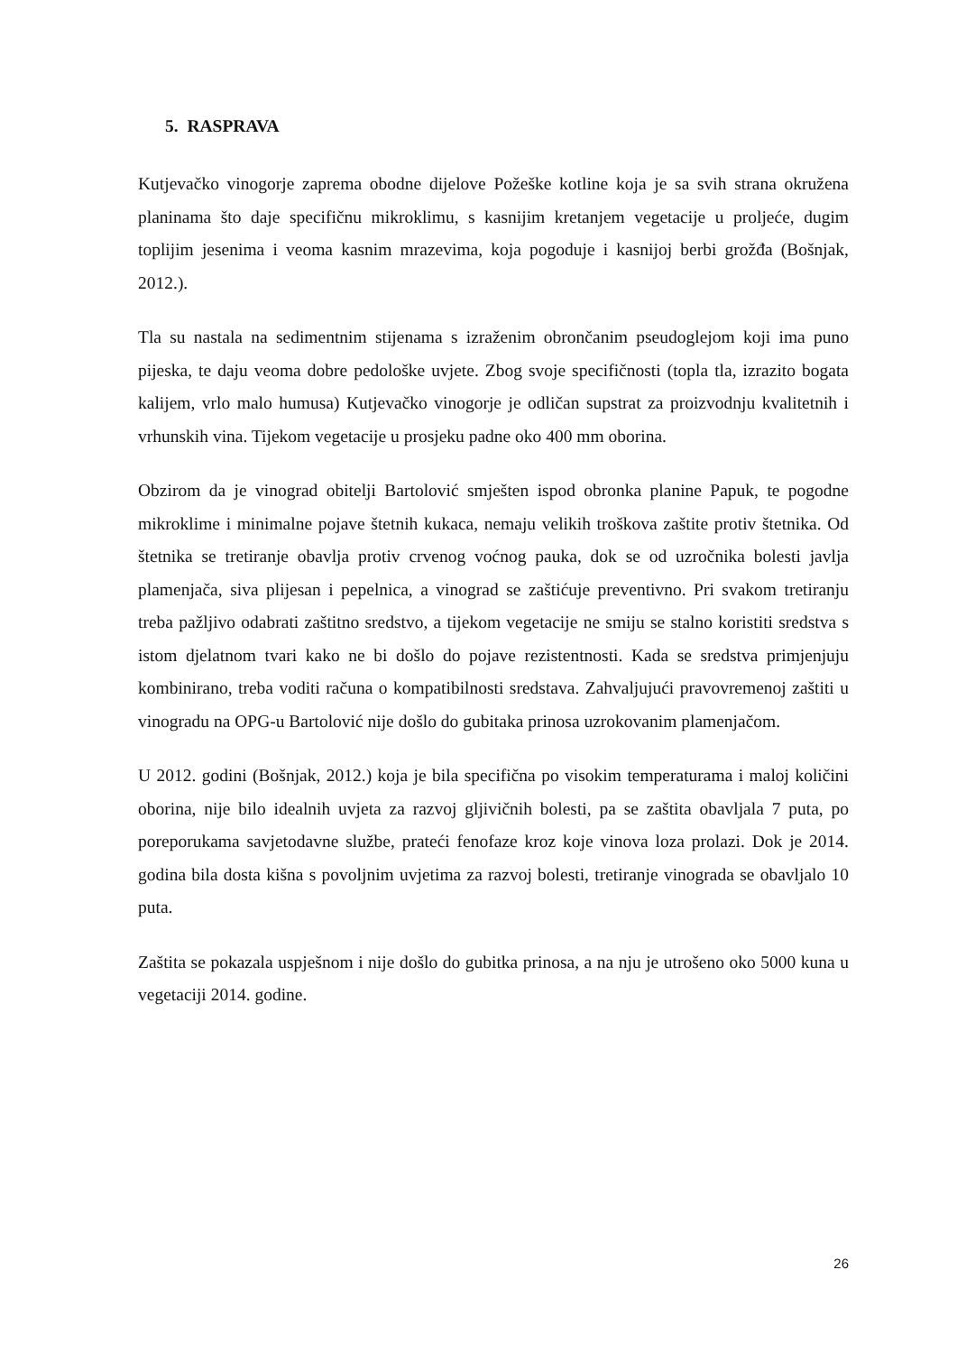5. RASPRAVA
Kutjevačko vinogorje zaprema obodne dijelove Požeške kotline koja je sa svih strana okružena planinama što daje specifičnu mikroklimu, s kasnijim kretanjem vegetacije u proljeće, dugim toplijim jesenima i veoma kasnim mrazevima, koja pogoduje i kasnijoj berbi grožđa (Bošnjak, 2012.).
Tla su nastala na sedimentnim stijenama s izraženim obrončanim pseudoglejom koji ima puno pijeska, te daju veoma dobre pedološke uvjete. Zbog svoje specifičnosti (topla tla, izrazito bogata kalijem, vrlo malo humusa) Kutjevačko vinogorje je odličan supstrat za proizvodnju kvalitetnih i vrhunskih vina. Tijekom vegetacije u prosjeku padne oko 400 mm oborina.
Obzirom da je vinograd obitelji Bartolović smješten ispod obronka planine Papuk, te pogodne mikroklime i minimalne pojave štetnih kukaca, nemaju velikih troškova zaštite protiv štetnika. Od štetnika se tretiranje obavlja protiv crvenog voćnog pauka, dok se od uzročnika bolesti javlja plamenjača, siva plijesan i pepelnica, a vinograd se zaštićuje preventivno. Pri svakom tretiranju treba pažljivo odabrati zaštitno sredstvo, a tijekom vegetacije ne smiju se stalno koristiti sredstva s istom djelatnom tvari kako ne bi došlo do pojave rezistentnosti. Kada se sredstva primjenjuju kombinirano, treba voditi računa o kompatibilnosti sredstava. Zahvaljujući pravovremenoj zaštiti u vinogradu na OPG-u Bartolović nije došlo do gubitaka prinosa uzrokovanim plamenjačom.
U 2012. godini (Bošnjak, 2012.) koja je bila specifična po visokim temperaturama i maloj količini oborina, nije bilo idealnih uvjeta za razvoj gljivičnih bolesti, pa se zaštita obavljala 7 puta, po poreporukama savjetodavne službe, prateći fenofaze kroz koje vinova loza prolazi. Dok je 2014. godina bila dosta kišna s povoljnim uvjetima za razvoj bolesti, tretiranje vinograda se obavljalo 10 puta.
Zaštita se pokazala uspješnom i nije došlo do gubitka prinosa, a na nju je utrošeno oko 5000 kuna u vegetaciji 2014. godine.
26